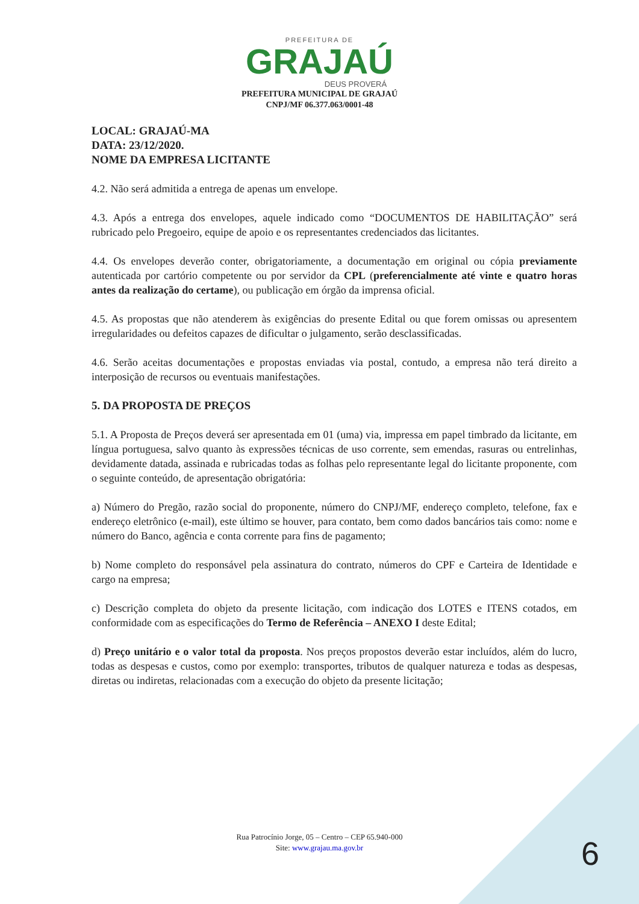PREFEITURA DE
GRAJAÚ
DEUS PROVERÁ
PREFEITURA MUNICIPAL DE GRAJAÚ
CNPJ/MF 06.377.063/0001-48
LOCAL: GRAJAÚ-MA
DATA: 23/12/2020.
NOME DA EMPRESA LICITANTE
4.2. Não será admitida a entrega de apenas um envelope.
4.3. Após a entrega dos envelopes, aquele indicado como “DOCUMENTOS DE HABILITAÇÃO” será rubricado pelo Pregoeiro, equipe de apoio e os representantes credenciados das licitantes.
4.4. Os envelopes deverão conter, obrigatoriamente, a documentação em original ou cópia previamente autenticada por cartório competente ou por servidor da CPL (preferencialmente até vinte e quatro horas antes da realização do certame), ou publicação em órgão da imprensa oficial.
4.5. As propostas que não atenderem às exigências do presente Edital ou que forem omissas ou apresentem irregularidades ou defeitos capazes de dificultar o julgamento, serão desclassificadas.
4.6. Serão aceitas documentações e propostas enviadas via postal, contudo, a empresa não terá direito a interposição de recursos ou eventuais manifestações.
5. DA PROPOSTA DE PREÇOS
5.1. A Proposta de Preços deverá ser apresentada em 01 (uma) via, impressa em papel timbrado da licitante, em língua portuguesa, salvo quanto às expressões técnicas de uso corrente, sem emendas, rasuras ou entrelinhas, devidamente datada, assinada e rubricadas todas as folhas pelo representante legal do licitante proponente, com o seguinte conteúdo, de apresentação obrigatória:
a) Número do Pregão, razão social do proponente, número do CNPJ/MF, endereço completo, telefone, fax e endereço eletrônico (e-mail), este último se houver, para contato, bem como dados bancários tais como: nome e número do Banco, agência e conta corrente para fins de pagamento;
b) Nome completo do responsável pela assinatura do contrato, números do CPF e Carteira de Identidade e cargo na empresa;
c) Descrição completa do objeto da presente licitação, com indicação dos LOTES e ITENS cotados, em conformidade com as especificações do Termo de Referência – ANEXO I deste Edital;
d) Preço unitário e o valor total da proposta. Nos preços propostos deverão estar incluídos, além do lucro, todas as despesas e custos, como por exemplo: transportes, tributos de qualquer natureza e todas as despesas, diretas ou indiretas, relacionadas com a execução do objeto da presente licitação;
Rua Patrocínio Jorge, 05 – Centro – CEP 65.940-000
Site: www.grajau.ma.gov.br
6